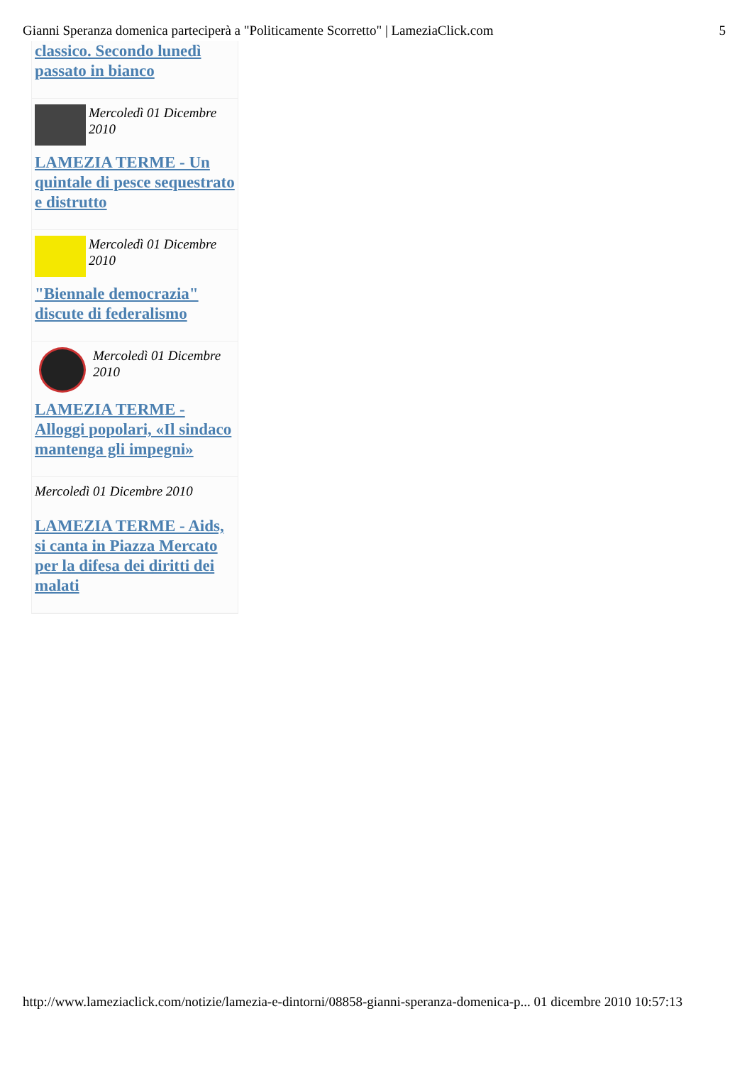Gianni Speranza domenica parteciperà a "Politicamente Scorretto" | LameziaClick.com 5
classico. Secondo lunedì passato in bianco
Mercoledì 01 Dicembre 2010
LAMEZIA TERME - Un quintale di pesce sequestrato e distrutto
Mercoledì 01 Dicembre 2010
"Biennale democrazia" discute di federalismo
Mercoledì 01 Dicembre 2010
LAMEZIA TERME - Alloggi popolari, «Il sindaco mantenga gli impegni»
Mercoledì 01 Dicembre 2010
LAMEZIA TERME - Aids, si canta in Piazza Mercato per la difesa dei diritti dei malati
http://www.lameziaclick.com/notizie/lamezia-e-dintorni/08858-gianni-speranza-domenica-p... 01 dicembre 2010 10:57:13